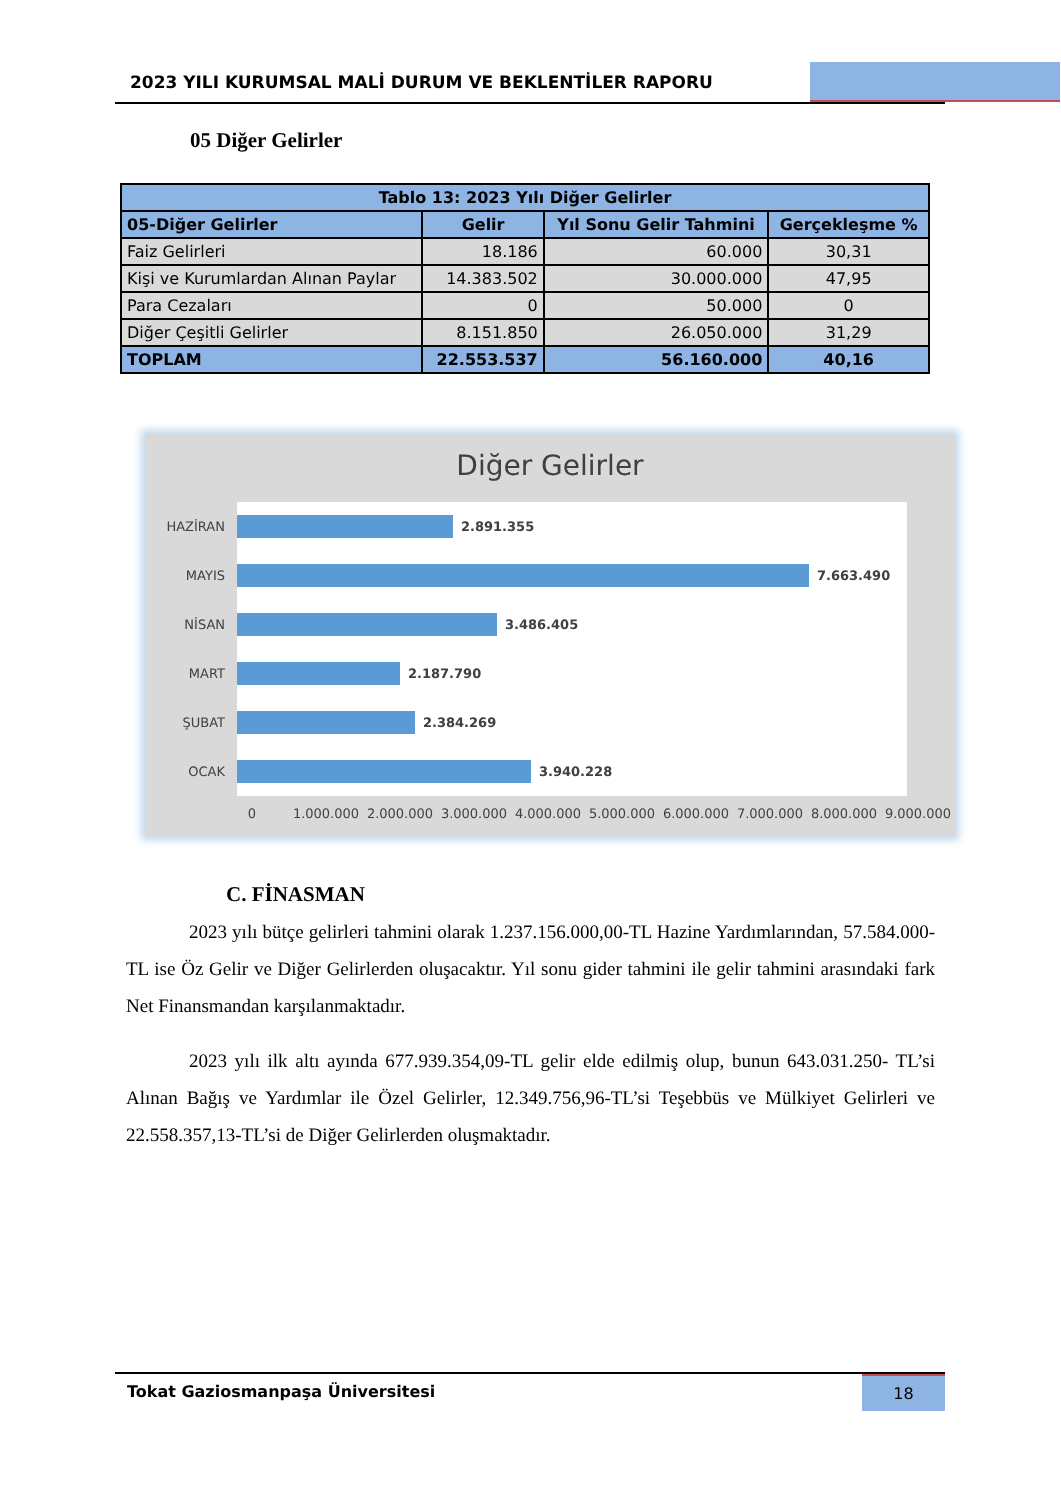2023 YILI KURUMSAL MALİ DURUM VE BEKLENTİLER RAPORU
05 Diğer Gelirler
| Tablo 13: 2023 Yılı Diğer Gelirler | | | |
| --- | --- | --- | --- |
| 05-Diğer Gelirler | Gelir | Yıl Sonu Gelir Tahmini | Gerçekleşme % |
| Faiz Gelirleri | 18.186 | 60.000 | 30,31 |
| Kişi ve Kurumlardan Alınan Paylar | 14.383.502 | 30.000.000 | 47,95 |
| Para Cezaları | 0 | 50.000 | 0 |
| Diğer Çeşitli Gelirler | 8.151.850 | 26.050.000 | 31,29 |
| TOPLAM | 22.553.537 | 56.160.000 | 40,16 |
Diğer Gelirler
HAZİRAN
2.891.355
MAYIS
7.663.490
NİSAN
3.486.405
MART
2.187.790
ŞUBAT
2.384.269
OCAK
3.940.228
0 1.000.000 2.000.000 3.000.000 4.000.000 5.000.000 6.000.000 7.000.000 8.000.000 9.000.000
C. FİNASMAN
2023 yılı bütçe gelirleri tahmini olarak 1.237.156.000,00-TL Hazine Yardımlarından, 57.584.000-TL ise Öz Gelir ve Diğer Gelirlerden oluşacaktır. Yıl sonu gider tahmini ile gelir tahmini arasındaki fark Net Finansmandan karşılanmaktadır.
2023 yılı ilk altı ayında 677.939.354,09-TL gelir elde edilmiş olup, bunun 643.031.250- TL’si Alınan Bağış ve Yardımlar ile Özel Gelirler, 12.349.756,96-TL’si Teşebbüs ve Mülkiyet Gelirleri ve 22.558.357,13-TL’si de Diğer Gelirlerden oluşmaktadır.
Tokat Gaziosmanpaşa Üniversitesi 18